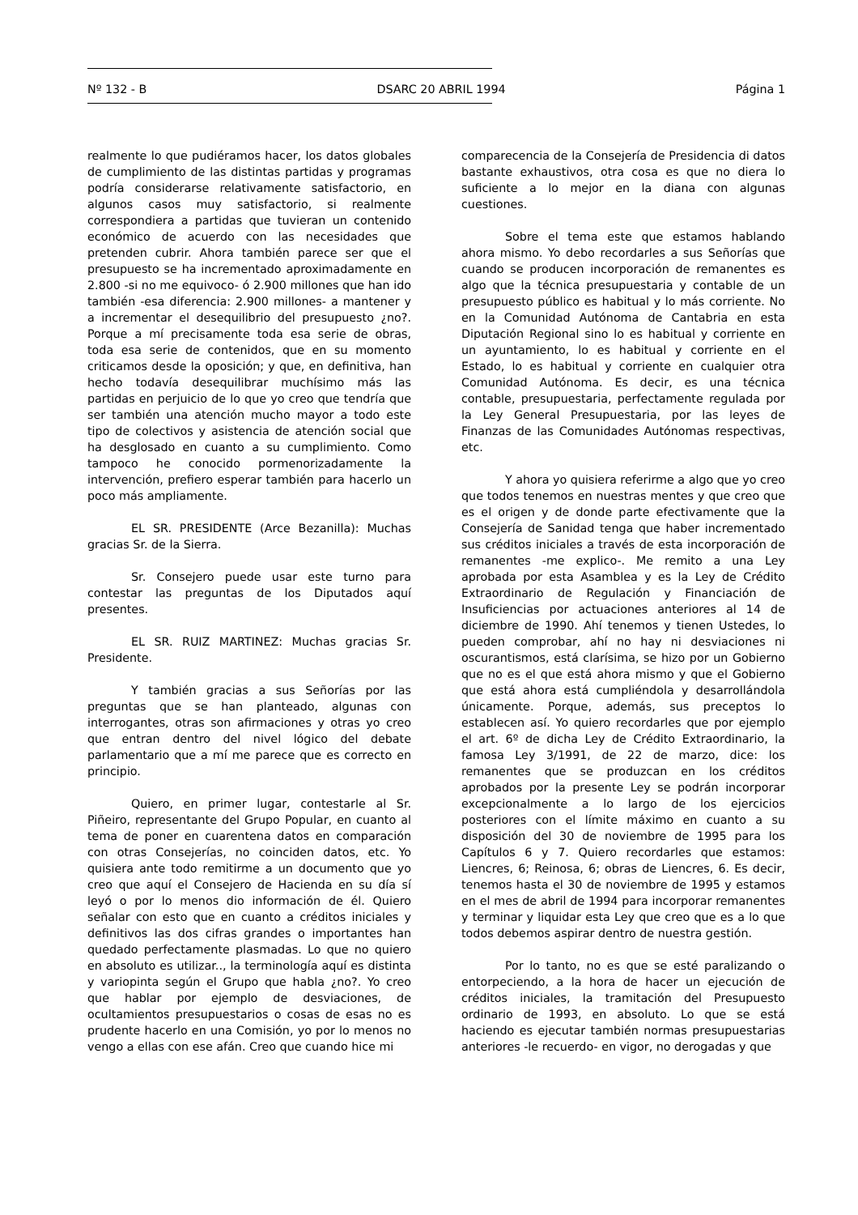Nº 132 - B DSARC 20 ABRIL 1994 Página 1
realmente lo que pudiéramos hacer, los datos globales de cumplimiento de las distintas partidas y programas podría considerarse relativamente satisfactorio, en algunos casos muy satisfactorio, si realmente correspondiera a partidas que tuvieran un contenido económico de acuerdo con las necesidades que pretenden cubrir. Ahora también parece ser que el presupuesto se ha incrementado aproximadamente en 2.800 -si no me equivoco- ó 2.900 millones que han ido también -esa diferencia: 2.900 millones- a mantener y a incrementar el desequilibrio del presupuesto ¿no?. Porque a mí precisamente toda esa serie de obras, toda esa serie de contenidos, que en su momento criticamos desde la oposición; y que, en definitiva, han hecho todavía desequilibrar muchísimo más las partidas en perjuicio de lo que yo creo que tendría que ser también una atención mucho mayor a todo este tipo de colectivos y asistencia de atención social que ha desglosado en cuanto a su cumplimiento. Como tampoco he conocido pormenorizadamente la intervención, prefiero esperar también para hacerlo un poco más ampliamente.
EL SR. PRESIDENTE (Arce Bezanilla): Muchas gracias Sr. de la Sierra.
Sr. Consejero puede usar este turno para contestar las preguntas de los Diputados aquí presentes.
EL SR. RUIZ MARTINEZ: Muchas gracias Sr. Presidente.
Y también gracias a sus Señorías por las preguntas que se han planteado, algunas con interrogantes, otras son afirmaciones y otras yo creo que entran dentro del nivel lógico del debate parlamentario que a mí me parece que es correcto en principio.
Quiero, en primer lugar, contestarle al Sr. Piñeiro, representante del Grupo Popular, en cuanto al tema de poner en cuarentena datos en comparación con otras Consejerías, no coinciden datos, etc. Yo quisiera ante todo remitirme a un documento que yo creo que aquí el Consejero de Hacienda en su día sí leyó o por lo menos dio información de él. Quiero señalar con esto que en cuanto a créditos iniciales y definitivos las dos cifras grandes o importantes han quedado perfectamente plasmadas. Lo que no quiero en absoluto es utilizar.., la terminología aquí es distinta y variopinta según el Grupo que habla ¿no?. Yo creo que hablar por ejemplo de desviaciones, de ocultamientos presupuestarios o cosas de esas no es prudente hacerlo en una Comisión, yo por lo menos no vengo a ellas con ese afán. Creo que cuando hice mi
comparecencia de la Consejería de Presidencia di datos bastante exhaustivos, otra cosa es que no diera lo suficiente a lo mejor en la diana con algunas cuestiones.
Sobre el tema este que estamos hablando ahora mismo. Yo debo recordarles a sus Señorías que cuando se producen incorporación de remanentes es algo que la técnica presupuestaria y contable de un presupuesto público es habitual y lo más corriente. No en la Comunidad Autónoma de Cantabria en esta Diputación Regional sino lo es habitual y corriente en un ayuntamiento, lo es habitual y corriente en el Estado, lo es habitual y corriente en cualquier otra Comunidad Autónoma. Es decir, es una técnica contable, presupuestaria, perfectamente regulada por la Ley General Presupuestaria, por las leyes de Finanzas de las Comunidades Autónomas respectivas, etc.
Y ahora yo quisiera referirme a algo que yo creo que todos tenemos en nuestras mentes y que creo que es el origen y de donde parte efectivamente que la Consejería de Sanidad tenga que haber incrementado sus créditos iniciales a través de esta incorporación de remanentes -me explico-. Me remito a una Ley aprobada por esta Asamblea y es la Ley de Crédito Extraordinario de Regulación y Financiación de Insuficiencias por actuaciones anteriores al 14 de diciembre de 1990. Ahí tenemos y tienen Ustedes, lo pueden comprobar, ahí no hay ni desviaciones ni oscurantismos, está clarísima, se hizo por un Gobierno que no es el que está ahora mismo y que el Gobierno que está ahora está cumpliéndola y desarrollándola únicamente. Porque, además, sus preceptos lo establecen así. Yo quiero recordarles que por ejemplo el art. 6º de dicha Ley de Crédito Extraordinario, la famosa Ley 3/1991, de 22 de marzo, dice: los remanentes que se produzcan en los créditos aprobados por la presente Ley se podrán incorporar excepcionalmente a lo largo de los ejercicios posteriores con el límite máximo en cuanto a su disposición del 30 de noviembre de 1995 para los Capítulos 6 y 7. Quiero recordarles que estamos: Liencres, 6; Reinosa, 6; obras de Liencres, 6. Es decir, tenemos hasta el 30 de noviembre de 1995 y estamos en el mes de abril de 1994 para incorporar remanentes y terminar y liquidar esta Ley que creo que es a lo que todos debemos aspirar dentro de nuestra gestión.
Por lo tanto, no es que se esté paralizando o entorpeciendo, a la hora de hacer un ejecución de créditos iniciales, la tramitación del Presupuesto ordinario de 1993, en absoluto. Lo que se está haciendo es ejecutar también normas presupuestarias anteriores -le recuerdo- en vigor, no derogadas y que